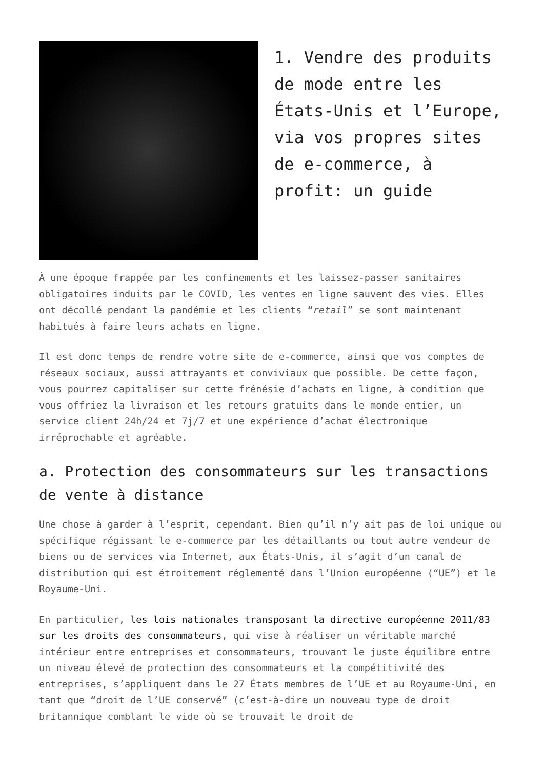1. Vendre des produits de mode entre les États-Unis et l’Europe, via vos propres sites de e-commerce, à profit: un guide
À une époque frappée par les confinements et les laissez-passer sanitaires obligatoires induits par le COVID, les ventes en ligne sauvent des vies. Elles ont décollé pendant la pandémie et les clients “retail” se sont maintenant habitués à faire leurs achats en ligne.
Il est donc temps de rendre votre site de e-commerce, ainsi que vos comptes de réseaux sociaux, aussi attrayants et conviviaux que possible. De cette façon, vous pourrez capitaliser sur cette frénésie d’achats en ligne, à condition que vous offriez la livraison et les retours gratuits dans le monde entier, un service client 24h/24 et 7j/7 et une expérience d’achat électronique irréprochable et agréable.
a. Protection des consommateurs sur les transactions de vente à distance
Une chose à garder à l’esprit, cependant. Bien qu’il n’y ait pas de loi unique ou spécifique régissant le e-commerce par les détaillants ou tout autre vendeur de biens ou de services via Internet, aux États-Unis, il s’agit d’un canal de distribution qui est étroitement réglementé dans l’Union européenne (“UE”) et le Royaume-Uni.
En particulier, les lois nationales transposant la directive européenne 2011/83 sur les droits des consommateurs, qui vise à réaliser un véritable marché intérieur entre entreprises et consommateurs, trouvant le juste équilibre entre un niveau élevé de protection des consommateurs et la compétitivité des entreprises, s’appliquent dans le 27 États membres de l’UE et au Royaume-Uni, en tant que “droit de l’UE conservé” (c’est-à-dire un nouveau type de droit britannique comblant le vide où se trouvait le droit de